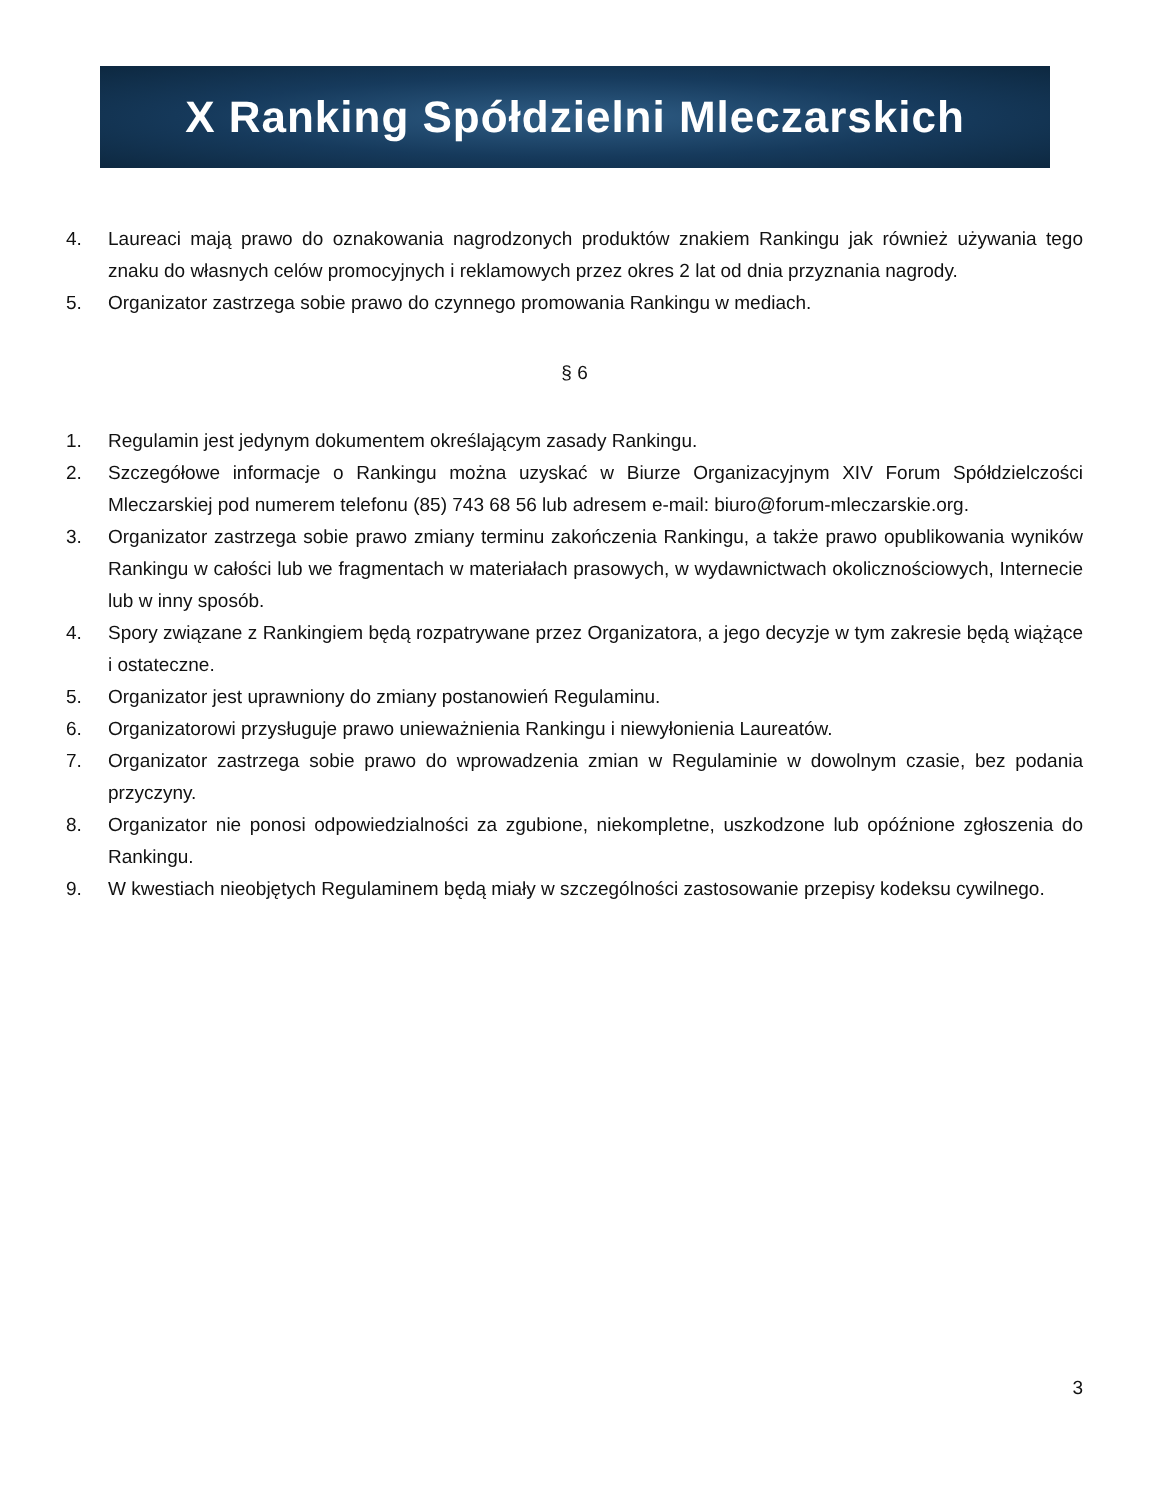X Ranking Spółdzielni Mleczarskich
4. Laureaci mają prawo do oznakowania nagrodzonych produktów znakiem Rankingu jak również używania tego znaku do własnych celów promocyjnych i reklamowych przez okres 2 lat od dnia przyznania nagrody.
5. Organizator zastrzega sobie prawo do czynnego promowania Rankingu w mediach.
§ 6
1. Regulamin jest jedynym dokumentem określającym zasady Rankingu.
2. Szczegółowe informacje o Rankingu można uzyskać w Biurze Organizacyjnym XIV Forum Spółdzielczości Mleczarskiej pod numerem telefonu (85) 743 68 56 lub adresem e-mail: biuro@forum-mleczarskie.org.
3. Organizator zastrzega sobie prawo zmiany terminu zakończenia Rankingu, a także prawo opublikowania wyników Rankingu w całości lub we fragmentach w materiałach prasowych, w wydawnictwach okolicznościowych, Internecie lub w inny sposób.
4. Spory związane z Rankingiem będą rozpatrywane przez Organizatora, a jego decyzje w tym zakresie będą wiążące i ostateczne.
5. Organizator jest uprawniony do zmiany postanowień Regulaminu.
6. Organizatorowi przysługuje prawo unieważnienia Rankingu i niewyłonienia Laureatów.
7. Organizator zastrzega sobie prawo do wprowadzenia zmian w Regulaminie w dowolnym czasie, bez podania przyczyny.
8. Organizator nie ponosi odpowiedzialności za zgubione, niekompletne, uszkodzone lub opóźnione zgłoszenia do Rankingu.
9. W kwestiach nieobjętych Regulaminem będą miały w szczególności zastosowanie przepisy kodeksu cywilnego.
3